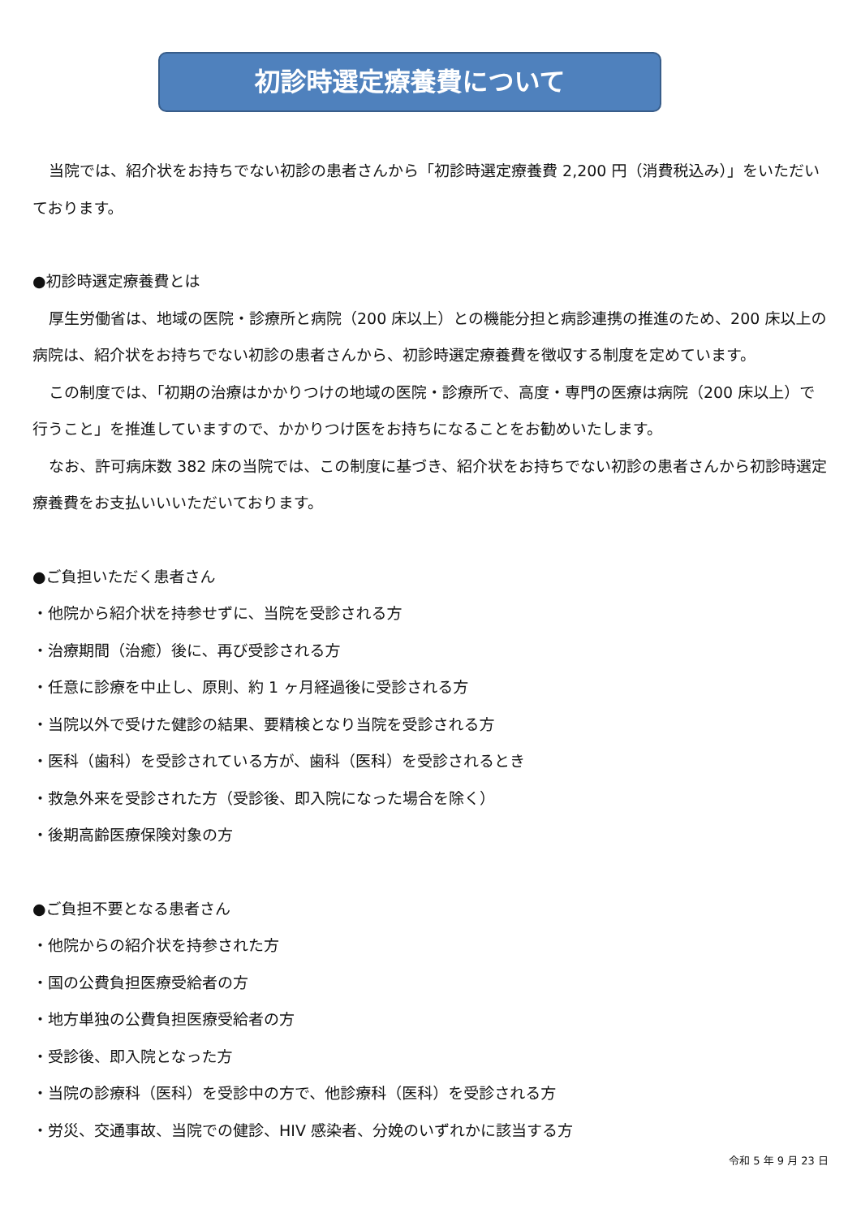初診時選定療養費について
当院では、紹介状をお持ちでない初診の患者さんから「初診時選定療養費 2,200 円（消費税込み）」をいただいております。
●初診時選定療養費とは
厚生労働省は、地域の医院・診療所と病院（200 床以上）との機能分担と病診連携の推進のため、200 床以上の病院は、紹介状をお持ちでない初診の患者さんから、初診時選定療養費を徴収する制度を定めています。
この制度では、「初期の治療はかかりつけの地域の医院・診療所で、高度・専門の医療は病院（200 床以上）で行うこと」を推進していますので、かかりつけ医をお持ちになることをお勧めいたします。
なお、許可病床数 382 床の当院では、この制度に基づき、紹介状をお持ちでない初診の患者さんから初診時選定療養費をお支払いいいただいております。
●ご負担いただく患者さん
・他院から紹介状を持参せずに、当院を受診される方
・治療期間（治癒）後に、再び受診される方
・任意に診療を中止し、原則、約 1 ヶ月経過後に受診される方
・当院以外で受けた健診の結果、要精検となり当院を受診される方
・医科（歯科）を受診されている方が、歯科（医科）を受診されるとき
・救急外来を受診された方（受診後、即入院になった場合を除く）
・後期高齢医療保険対象の方
●ご負担不要となる患者さん
・他院からの紹介状を持参された方
・国の公費負担医療受給者の方
・地方単独の公費負担医療受給者の方
・受診後、即入院となった方
・当院の診療科（医科）を受診中の方で、他診療科（医科）を受診される方
・労災、交通事故、当院での健診、HIV 感染者、分娩のいずれかに該当する方
令和 5 年 9 月 23 日